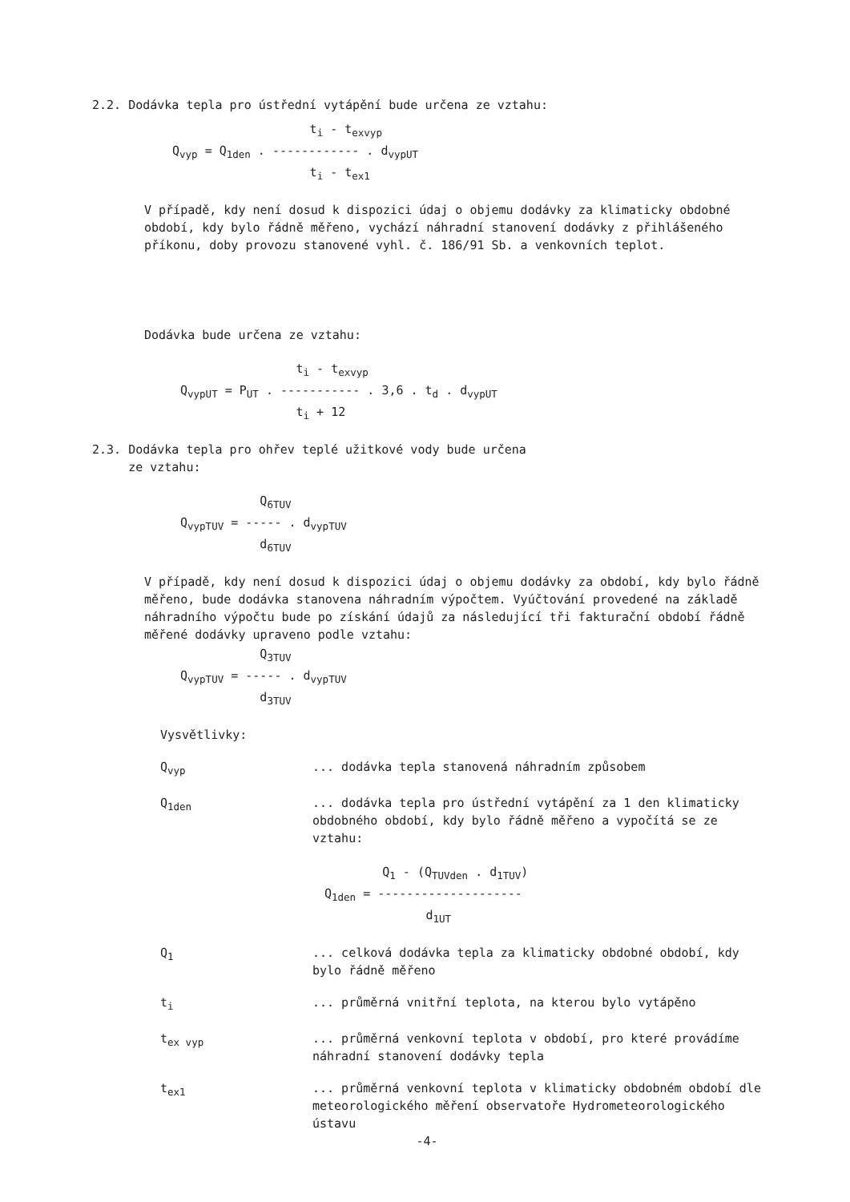2.2. Dodávka tepla pro ústřední vytápění bude určena ze vztahu:
t<sub>i</sub> - t<sub>exvyp</sub>
Q<sub>vyp</sub> = Q<sub>1den</sub> . ------------ . d<sub>vypUT</sub>
t<sub>i</sub> - t<sub>ex1</sub>
V případě, kdy není dosud k dispozici údaj o objemu dodávky za klimaticky obdobné období, kdy bylo řádně měřeno, vychází náhradní stanovení dodávky z přihlášeného příkonu, doby provozu stanovené vyhl. č. 186/91 Sb. a venkovních teplot.
Dodávka bude určena ze vztahu:
t<sub>i</sub> - t<sub>exvyp</sub>
Q<sub>vypUT</sub> = P<sub>UT</sub> . ----------- . 3,6 . t<sub>d</sub> . d<sub>vypUT</sub>
t<sub>i</sub> + 12
2.3. Dodávka tepla pro ohřev teplé užitkové vody bude určena
ze vztahu:
Q<sub>6TUV</sub>
Q<sub>vypTUV</sub> = ----- . d<sub>vypTUV</sub>
d<sub>6TUV</sub>
V případě, kdy není dosud k dispozici údaj o objemu dodávky za období, kdy bylo řádně měřeno, bude dodávka stanovena náhradním výpočtem. Vyúčtování provedené na základě náhradního výpočtu bude po získání údajů za následující tři fakturační období řádně měřené dodávky upraveno podle vztahu:
Q<sub>3TUV</sub>
Q<sub>vypTUV</sub> = ----- . d<sub>vypTUV</sub>
d<sub>3TUV</sub>
Vysvětlivky:
Q<sub>vyp</sub>... dodávka tepla stanovená náhradním způsobem
Q<sub>1den</sub>... dodávka tepla pro ústřední vytápění za 1 den klimaticky obdobného období, kdy bylo řádně měřeno a vypočítá se ze vztahu:
Q<sub>1</sub> - (Q<sub>TUVden</sub> . d<sub>1TUV</sub>)
Q<sub>1den</sub> = --------------------
d<sub>1UT</sub>
Q<sub>1</sub>... celková dodávka tepla za klimaticky obdobné období, kdy bylo řádně měřeno
t<sub>i</sub>... průměrná vnitřní teplota, na kterou bylo vytápěno
t<sub>ex vyp</sub>... průměrná venkovní teplota v období, pro které provádíme náhradní stanovení dodávky tepla
t<sub>ex1</sub>... průměrná venkovní teplota v klimaticky obdobném období dle meteorologického měření observatoře Hydrometeorologického ústavu
-4-